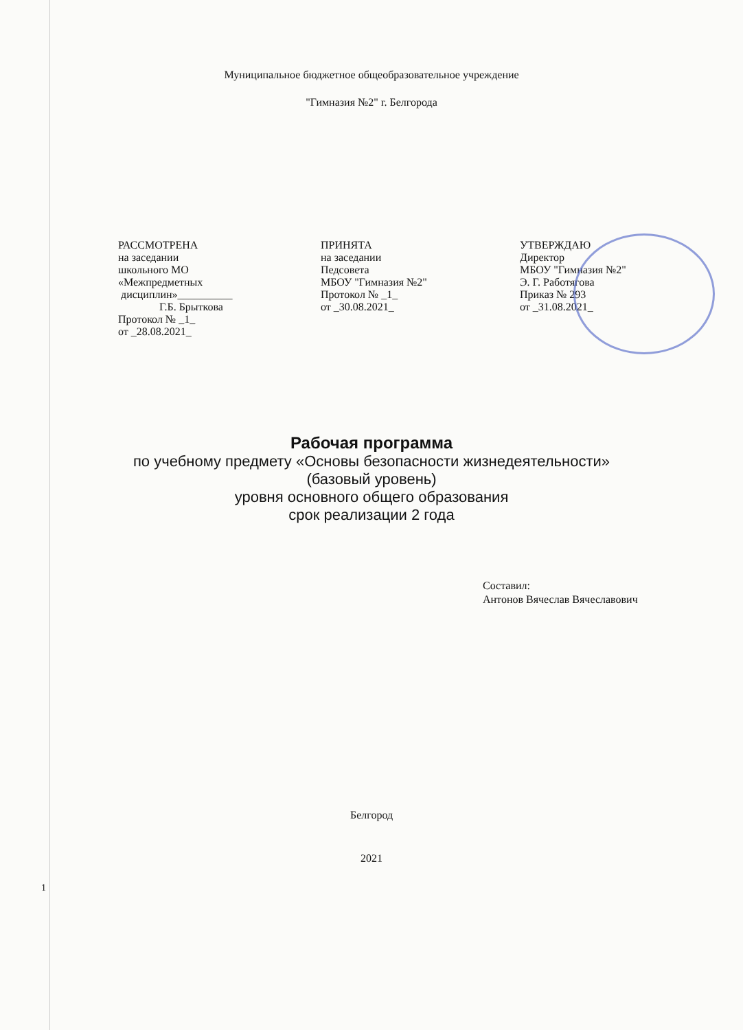Муниципальное бюджетное общеобразовательное учреждение
"Гимназия №2" г. Белгорода
| РАССМОТРЕНА на заседании школьного МО «Межпредметных дисциплин»__________ Г.Б. Брыткова Протокол № _1_ от _28.08.2021_ | ПРИНЯТА на заседании Педсовета МБОУ "Гимназия №2" Протокол № _1_ от _30.08.2021_ | УТВЕРЖДАЮ Директор МБОУ "Гимназия №2" Э. Г. Работягова Приказ № 293 от _31.08.2021_ |
Рабочая программа
по учебному предмету «Основы безопасности жизнедеятельности»
(базовый уровень)
уровня основного общего образования
срок реализации 2 года
Составил:
Антонов Вячеслав Вячеславович
Белгород
2021
1